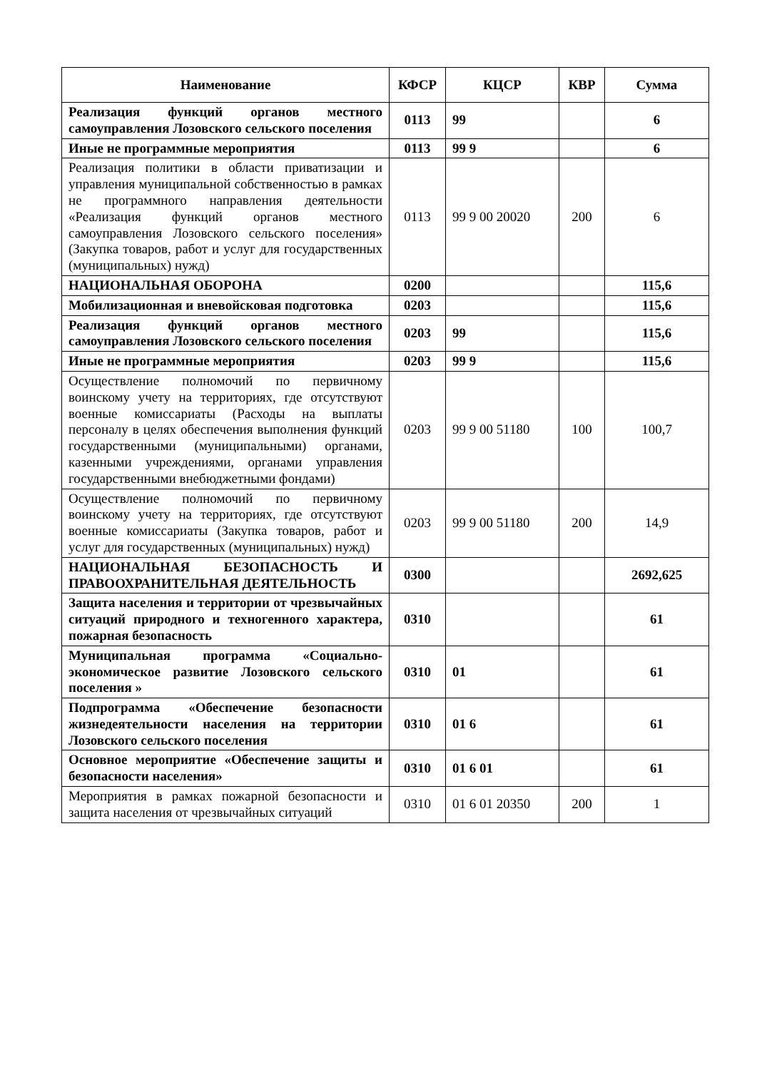| Наименование | КФСР | КЦСР | КВР | Сумма |
| --- | --- | --- | --- | --- |
| Реализация функций органов местного самоуправления Лозовского сельского поселения | 0113 | 99 | | 6 |
| Иные не программные мероприятия | 0113 | 99 9 | | 6 |
| Реализация политики в области приватизации и управления муниципальной собственностью в рамках не программного направления деятельности «Реализация функций органов местного самоуправления Лозовского сельского поселения» (Закупка товаров, работ и услуг для государственных (муниципальных) нужд) | 0113 | 99 9 00 20020 | 200 | 6 |
| НАЦИОНАЛЬНАЯ ОБОРОНА | 0200 | | | 115,6 |
| Мобилизационная и вневойсковая подготовка | 0203 | | | 115,6 |
| Реализация функций органов местного самоуправления Лозовского сельского поселения | 0203 | 99 | | 115,6 |
| Иные не программные мероприятия | 0203 | 99 9 | | 115,6 |
| Осуществление полномочий по первичному воинскому учету на территориях, где отсутствуют военные комиссариаты (Расходы на выплаты персоналу в целях обеспечения выполнения функций государственными (муниципальными) органами, казенными учреждениями, органами управления государственными внебюджетными фондами) | 0203 | 99 9 00 51180 | 100 | 100,7 |
| Осуществление полномочий по первичному воинскому учету на территориях, где отсутствуют военные комиссариаты (Закупка товаров, работ и услуг для государственных (муниципальных) нужд) | 0203 | 99 9 00 51180 | 200 | 14,9 |
| НАЦИОНАЛЬНАЯ БЕЗОПАСНОСТЬ И ПРАВООХРАНИТЕЛЬНАЯ ДЕЯТЕЛЬНОСТЬ | 0300 | | | 2692,625 |
| Защита населения и территории от чрезвычайных ситуаций природного и техногенного характера, пожарная безопасность | 0310 | | | 61 |
| Муниципальная программа «Социально-экономическое развитие Лозовского сельского поселения » | 0310 | 01 | | 61 |
| Подпрограмма «Обеспечение безопасности жизнедеятельности населения на территории Лозовского сельского поселения | 0310 | 01 6 | | 61 |
| Основное мероприятие «Обеспечение защиты и безопасности населения» | 0310 | 01 6 01 | | 61 |
| Мероприятия в рамках пожарной безопасности и защита населения от чрезвычайных ситуаций | 0310 | 01 6 01 20350 | 200 | 1 |